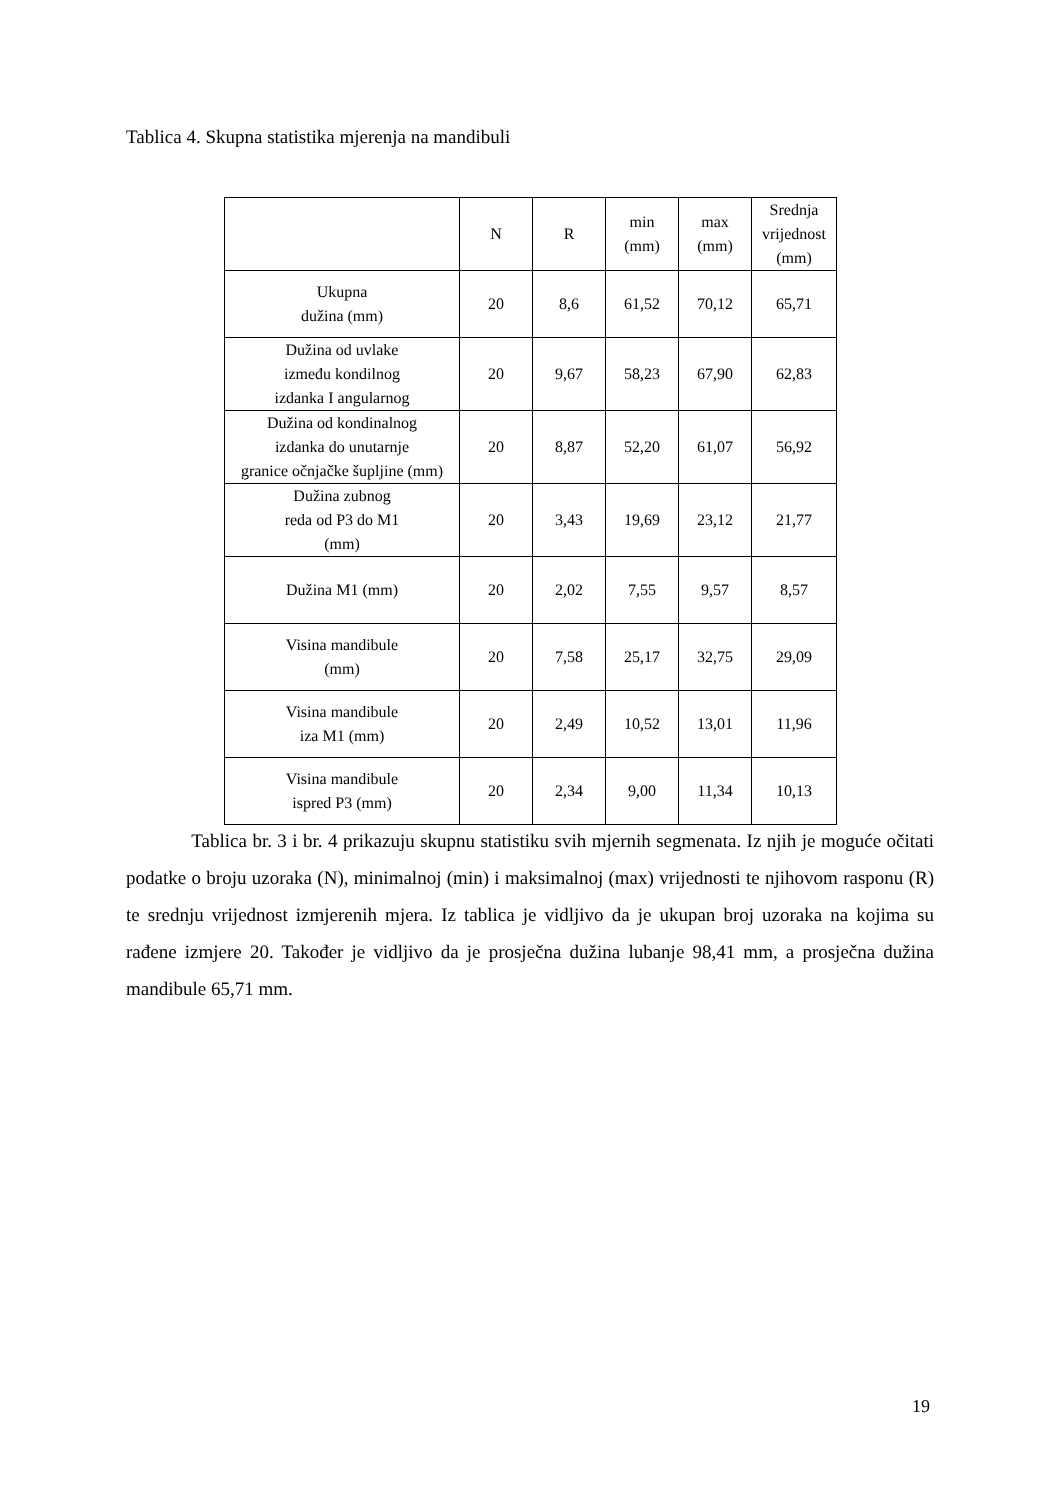Tablica 4. Skupna statistika mjerenja na mandibuli
| | N | R | min (mm) | max (mm) | Srednja vrijednost (mm) |
| --- | --- | --- | --- | --- | --- |
| Ukupna dužina (mm) | 20 | 8,6 | 61,52 | 70,12 | 65,71 |
| Dužina od uvlake između kondilnog izdanka I angularnog | 20 | 9,67 | 58,23 | 67,90 | 62,83 |
| Dužina od kondinalnog izdanka do unutarnje granice očnjačke šupljine (mm) | 20 | 8,87 | 52,20 | 61,07 | 56,92 |
| Dužina zubnog reda od P3 do M1 (mm) | 20 | 3,43 | 19,69 | 23,12 | 21,77 |
| Dužina M1 (mm) | 20 | 2,02 | 7,55 | 9,57 | 8,57 |
| Visina mandibule (mm) | 20 | 7,58 | 25,17 | 32,75 | 29,09 |
| Visina mandibule iza M1 (mm) | 20 | 2,49 | 10,52 | 13,01 | 11,96 |
| Visina mandibule ispred P3 (mm) | 20 | 2,34 | 9,00 | 11,34 | 10,13 |
Tablica br. 3 i br. 4 prikazuju skupnu statistiku svih mjernih segmenata. Iz njih je moguće očitati podatke o broju uzoraka (N), minimalnoj (min) i maksimalnoj (max) vrijednosti te njihovom rasponu (R) te srednju vrijednost izmjerenih mjera. Iz tablica je vidljivo da je ukupan broj uzoraka na kojima su rađene izmjere 20. Također je vidljivo da je prosječna dužina lubanje 98,41 mm, a prosječna dužina mandibule 65,71 mm.
19